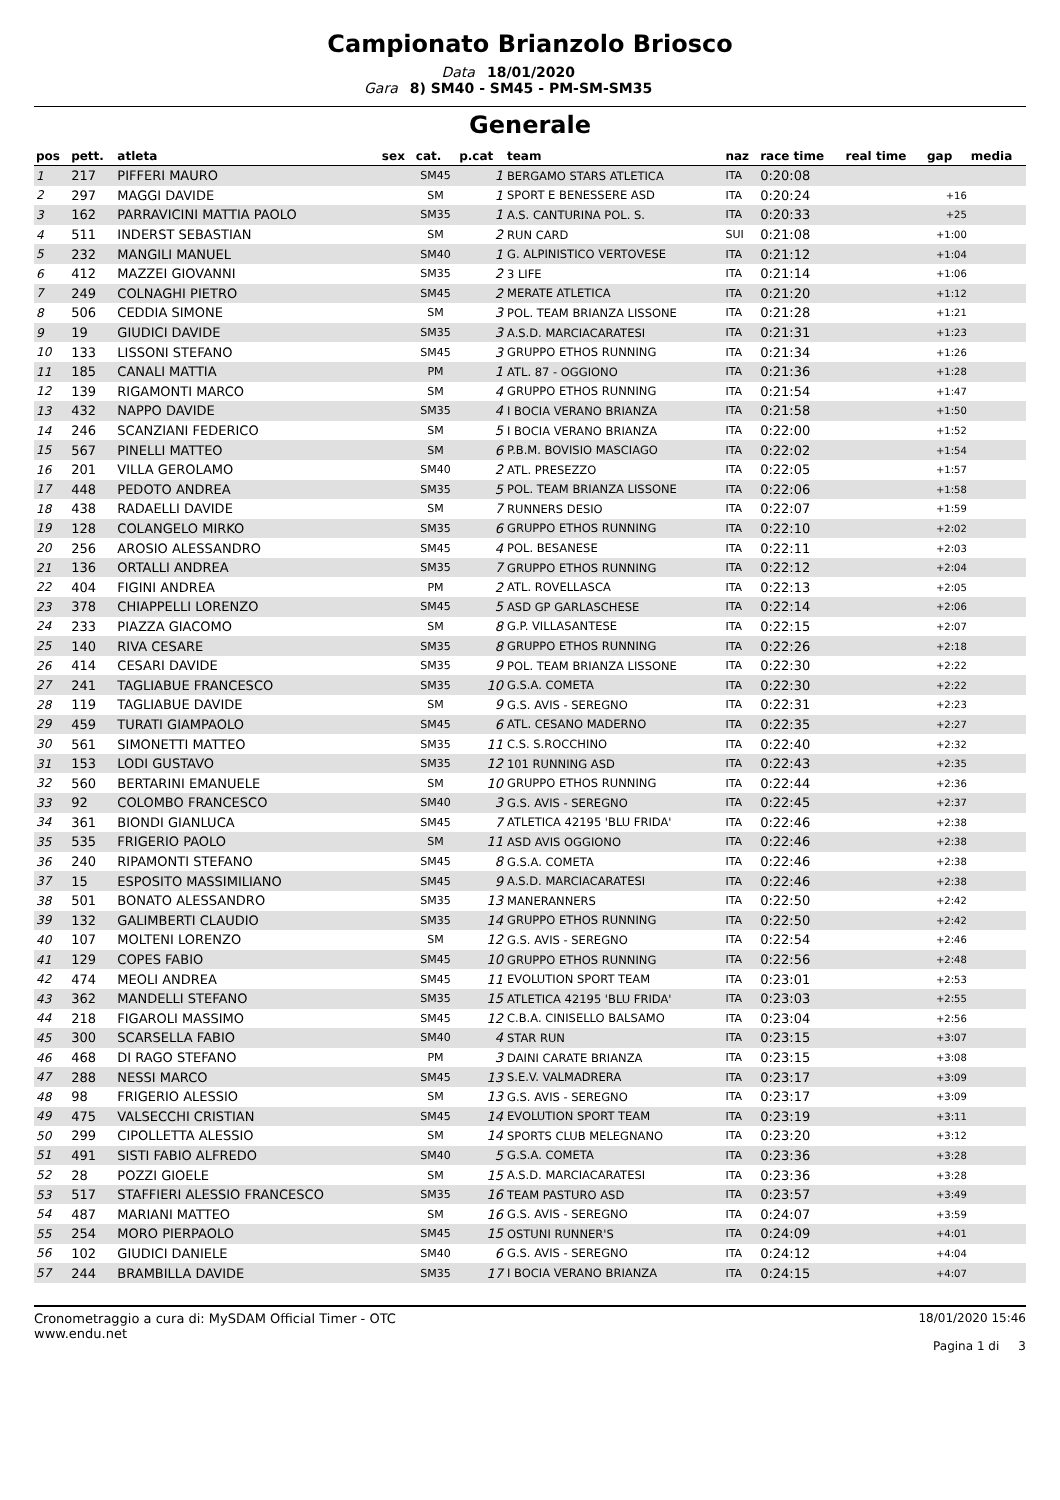Campionato Brianzolo Briosco
Data 18/01/2020
Gara 8) SM40 - SM45 - PM-SM-SM35
Generale
| pos | pett. | atleta | sex | cat. | p.cat | team | naz | race time | real time | gap | media |
| --- | --- | --- | --- | --- | --- | --- | --- | --- | --- | --- | --- |
| 1 | 217 | PIFFERI MAURO | | SM45 | 1 | BERGAMO STARS ATLETICA | ITA | 0:20:08 | | | |
| 2 | 297 | MAGGI DAVIDE | | SM | 1 | SPORT E BENESSERE ASD | ITA | 0:20:24 | | +16 | |
| 3 | 162 | PARRAVICINI MATTIA PAOLO | | SM35 | 1 | A.S. CANTURINA POL. S. | ITA | 0:20:33 | | +25 | |
| 4 | 511 | INDERST SEBASTIAN | | SM | 2 | RUN CARD | SUI | 0:21:08 | | +1:00 | |
| 5 | 232 | MANGILI MANUEL | | SM40 | 1 | G. ALPINISTICO VERTOVESE | ITA | 0:21:12 | | +1:04 | |
| 6 | 412 | MAZZEI GIOVANNI | | SM35 | 2 | 3 LIFE | ITA | 0:21:14 | | +1:06 | |
| 7 | 249 | COLNAGHI PIETRO | | SM45 | 2 | MERATE ATLETICA | ITA | 0:21:20 | | +1:12 | |
| 8 | 506 | CEDDIA SIMONE | | SM | 3 | POL. TEAM BRIANZA LISSONE | ITA | 0:21:28 | | +1:21 | |
| 9 | 19 | GIUDICI DAVIDE | | SM35 | 3 | A.S.D. MARCIACARATESI | ITA | 0:21:31 | | +1:23 | |
| 10 | 133 | LISSONI STEFANO | | SM45 | 3 | GRUPPO ETHOS RUNNING | ITA | 0:21:34 | | +1:26 | |
| 11 | 185 | CANALI MATTIA | | PM | 1 | ATL. 87 - OGGIONO | ITA | 0:21:36 | | +1:28 | |
| 12 | 139 | RIGAMONTI MARCO | | SM | 4 | GRUPPO ETHOS RUNNING | ITA | 0:21:54 | | +1:47 | |
| 13 | 432 | NAPPO DAVIDE | | SM35 | 4 | I BOCIA VERANO BRIANZA | ITA | 0:21:58 | | +1:50 | |
| 14 | 246 | SCANZIANI FEDERICO | | SM | 5 | I BOCIA VERANO BRIANZA | ITA | 0:22:00 | | +1:52 | |
| 15 | 567 | PINELLI MATTEO | | SM | 6 | P.B.M. BOVISIO MASCIAGO | ITA | 0:22:02 | | +1:54 | |
| 16 | 201 | VILLA GEROLAMO | | SM40 | 2 | ATL. PRESEZZO | ITA | 0:22:05 | | +1:57 | |
| 17 | 448 | PEDOTO ANDREA | | SM35 | 5 | POL. TEAM BRIANZA LISSONE | ITA | 0:22:06 | | +1:58 | |
| 18 | 438 | RADAELLI DAVIDE | | SM | 7 | RUNNERS DESIO | ITA | 0:22:07 | | +1:59 | |
| 19 | 128 | COLANGELO MIRKO | | SM35 | 6 | GRUPPO ETHOS RUNNING | ITA | 0:22:10 | | +2:02 | |
| 20 | 256 | AROSIO ALESSANDRO | | SM45 | 4 | POL. BESANESE | ITA | 0:22:11 | | +2:03 | |
| 21 | 136 | ORTALLI ANDREA | | SM35 | 7 | GRUPPO ETHOS RUNNING | ITA | 0:22:12 | | +2:04 | |
| 22 | 404 | FIGINI ANDREA | | PM | 2 | ATL. ROVELLASCA | ITA | 0:22:13 | | +2:05 | |
| 23 | 378 | CHIAPPELLI LORENZO | | SM45 | 5 | ASD GP GARLASCHESE | ITA | 0:22:14 | | +2:06 | |
| 24 | 233 | PIAZZA GIACOMO | | SM | 8 | G.P. VILLASANTESE | ITA | 0:22:15 | | +2:07 | |
| 25 | 140 | RIVA CESARE | | SM35 | 8 | GRUPPO ETHOS RUNNING | ITA | 0:22:26 | | +2:18 | |
| 26 | 414 | CESARI DAVIDE | | SM35 | 9 | POL. TEAM BRIANZA LISSONE | ITA | 0:22:30 | | +2:22 | |
| 27 | 241 | TAGLIABUE FRANCESCO | | SM35 | 10 | G.S.A. COMETA | ITA | 0:22:30 | | +2:22 | |
| 28 | 119 | TAGLIABUE DAVIDE | | SM | 9 | G.S. AVIS - SEREGNO | ITA | 0:22:31 | | +2:23 | |
| 29 | 459 | TURATI GIAMPAOLO | | SM45 | 6 | ATL. CESANO MADERNO | ITA | 0:22:35 | | +2:27 | |
| 30 | 561 | SIMONETTI MATTEO | | SM35 | 11 | C.S. S.ROCCHINO | ITA | 0:22:40 | | +2:32 | |
| 31 | 153 | LODI GUSTAVO | | SM35 | 12 | 101 RUNNING ASD | ITA | 0:22:43 | | +2:35 | |
| 32 | 560 | BERTARINI EMANUELE | | SM | 10 | GRUPPO ETHOS RUNNING | ITA | 0:22:44 | | +2:36 | |
| 33 | 92 | COLOMBO FRANCESCO | | SM40 | 3 | G.S. AVIS - SEREGNO | ITA | 0:22:45 | | +2:37 | |
| 34 | 361 | BIONDI GIANLUCA | | SM45 | 7 | ATLETICA 42195 'BLU FRIDA' | ITA | 0:22:46 | | +2:38 | |
| 35 | 535 | FRIGERIO PAOLO | | SM | 11 | ASD AVIS OGGIONO | ITA | 0:22:46 | | +2:38 | |
| 36 | 240 | RIPAMONTI STEFANO | | SM45 | 8 | G.S.A. COMETA | ITA | 0:22:46 | | +2:38 | |
| 37 | 15 | ESPOSITO MASSIMILIANO | | SM45 | 9 | A.S.D. MARCIACARATESI | ITA | 0:22:46 | | +2:38 | |
| 38 | 501 | BONATO ALESSANDRO | | SM35 | 13 | MANERANNERS | ITA | 0:22:50 | | +2:42 | |
| 39 | 132 | GALIMBERTI CLAUDIO | | SM35 | 14 | GRUPPO ETHOS RUNNING | ITA | 0:22:50 | | +2:42 | |
| 40 | 107 | MOLTENI LORENZO | | SM | 12 | G.S. AVIS - SEREGNO | ITA | 0:22:54 | | +2:46 | |
| 41 | 129 | COPES FABIO | | SM45 | 10 | GRUPPO ETHOS RUNNING | ITA | 0:22:56 | | +2:48 | |
| 42 | 474 | MEOLI ANDREA | | SM45 | 11 | EVOLUTION SPORT TEAM | ITA | 0:23:01 | | +2:53 | |
| 43 | 362 | MANDELLI STEFANO | | SM35 | 15 | ATLETICA 42195 'BLU FRIDA' | ITA | 0:23:03 | | +2:55 | |
| 44 | 218 | FIGAROLI MASSIMO | | SM45 | 12 | C.B.A. CINISELLO BALSAMO | ITA | 0:23:04 | | +2:56 | |
| 45 | 300 | SCARSELLA FABIO | | SM40 | 4 | STAR RUN | ITA | 0:23:15 | | +3:07 | |
| 46 | 468 | DI RAGO STEFANO | | PM | 3 | DAINI CARATE BRIANZA | ITA | 0:23:15 | | +3:08 | |
| 47 | 288 | NESSI MARCO | | SM45 | 13 | S.E.V. VALMADRERA | ITA | 0:23:17 | | +3:09 | |
| 48 | 98 | FRIGERIO ALESSIO | | SM | 13 | G.S. AVIS - SEREGNO | ITA | 0:23:17 | | +3:09 | |
| 49 | 475 | VALSECCHI CRISTIAN | | SM45 | 14 | EVOLUTION SPORT TEAM | ITA | 0:23:19 | | +3:11 | |
| 50 | 299 | CIPOLLETTA ALESSIO | | SM | 14 | SPORTS CLUB MELEGNANO | ITA | 0:23:20 | | +3:12 | |
| 51 | 491 | SISTI FABIO ALFREDO | | SM40 | 5 | G.S.A. COMETA | ITA | 0:23:36 | | +3:28 | |
| 52 | 28 | POZZI GIOELE | | SM | 15 | A.S.D. MARCIACARATESI | ITA | 0:23:36 | | +3:28 | |
| 53 | 517 | STAFFIERI ALESSIO FRANCESCO | | SM35 | 16 | TEAM PASTURO ASD | ITA | 0:23:57 | | +3:49 | |
| 54 | 487 | MARIANI MATTEO | | SM | 16 | G.S. AVIS - SEREGNO | ITA | 0:24:07 | | +3:59 | |
| 55 | 254 | MORO PIERPAOLO | | SM45 | 15 | OSTUNI RUNNER'S | ITA | 0:24:09 | | +4:01 | |
| 56 | 102 | GIUDICI DANIELE | | SM40 | 6 | G.S. AVIS - SEREGNO | ITA | 0:24:12 | | +4:04 | |
| 57 | 244 | BRAMBILLA DAVIDE | | SM35 | 17 | I BOCIA VERANO BRIANZA | ITA | 0:24:15 | | +4:07 | |
Cronometraggio a cura di: MySDAM Official Timer - OTC
www.endu.net
18/01/2020 15:46
Pagina 1 di 3